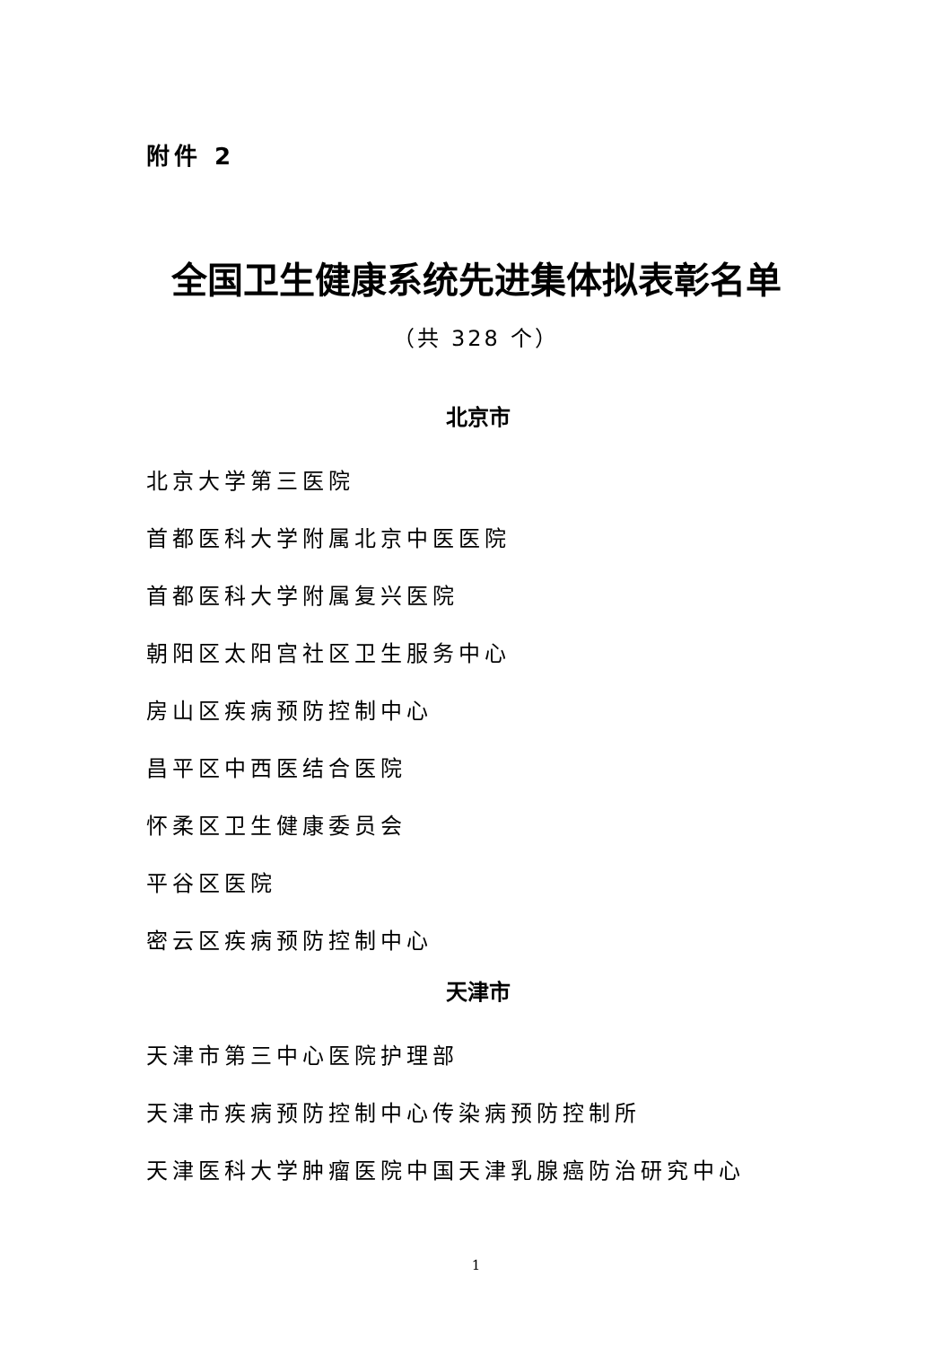附件 2
全国卫生健康系统先进集体拟表彰名单
（共 328 个）
北京市
北京大学第三医院
首都医科大学附属北京中医医院
首都医科大学附属复兴医院
朝阳区太阳宫社区卫生服务中心
房山区疾病预防控制中心
昌平区中西医结合医院
怀柔区卫生健康委员会
平谷区医院
密云区疾病预防控制中心
天津市
天津市第三中心医院护理部
天津市疾病预防控制中心传染病预防控制所
天津医科大学肿瘤医院中国天津乳腺癌防治研究中心
1